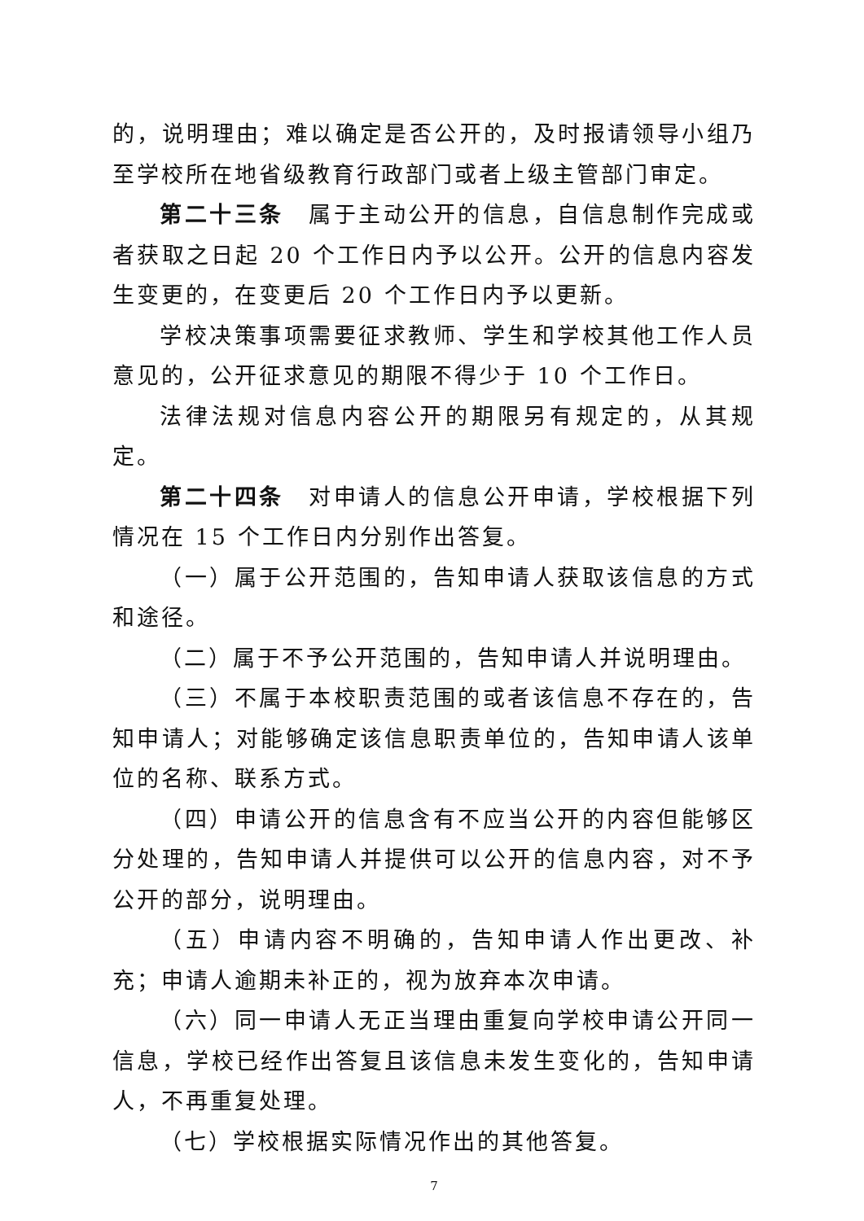的，说明理由；难以确定是否公开的，及时报请领导小组乃至学校所在地省级教育行政部门或者上级主管部门审定。
第二十三条　属于主动公开的信息，自信息制作完成或者获取之日起 20 个工作日内予以公开。公开的信息内容发生变更的，在变更后 20 个工作日内予以更新。
学校决策事项需要征求教师、学生和学校其他工作人员意见的，公开征求意见的期限不得少于 10 个工作日。
法律法规对信息内容公开的期限另有规定的，从其规定。
第二十四条　对申请人的信息公开申请，学校根据下列情况在 15 个工作日内分别作出答复。
（一）属于公开范围的，告知申请人获取该信息的方式和途径。
（二）属于不予公开范围的，告知申请人并说明理由。
（三）不属于本校职责范围的或者该信息不存在的，告知申请人；对能够确定该信息职责单位的，告知申请人该单位的名称、联系方式。
（四）申请公开的信息含有不应当公开的内容但能够区分处理的，告知申请人并提供可以公开的信息内容，对不予公开的部分，说明理由。
（五）申请内容不明确的，告知申请人作出更改、补充；申请人逾期未补正的，视为放弃本次申请。
（六）同一申请人无正当理由重复向学校申请公开同一信息，学校已经作出答复且该信息未发生变化的，告知申请人，不再重复处理。
（七）学校根据实际情况作出的其他答复。
7